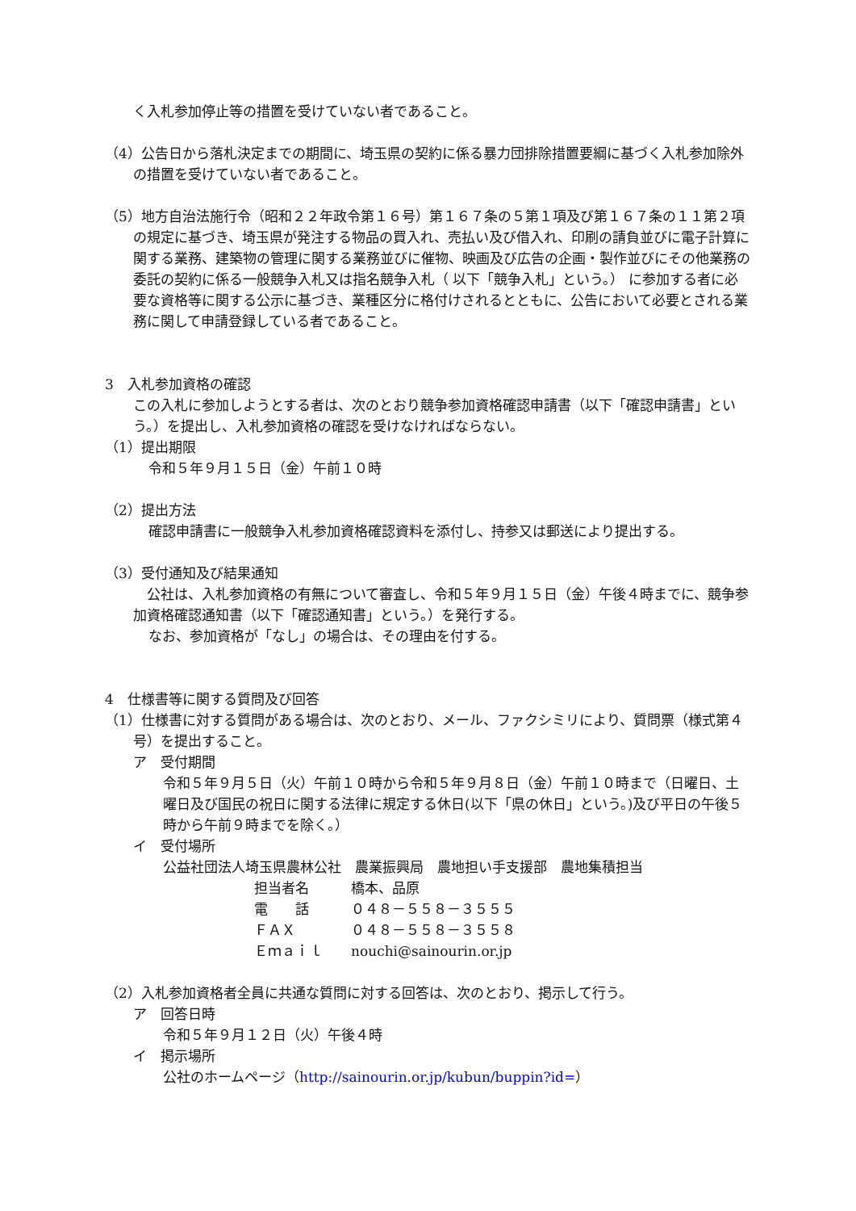く入札参加停止等の措置を受けていない者であること。
（4）公告日から落札決定までの期間に、埼玉県の契約に係る暴力団排除措置要綱に基づく入札参加除外の措置を受けていない者であること。
（5）地方自治法施行令（昭和２２年政令第１６号）第１６７条の５第１項及び第１６７条の１１第２項の規定に基づき、埼玉県が発注する物品の買入れ、売払い及び借入れ、印刷の請負並びに電子計算に関する業務、建築物の管理に関する業務並びに催物、映画及び広告の企画・製作並びにその他業務の委託の契約に係る一般競争入札又は指名競争入札（ 以下「競争入札」という。） に参加する者に必要な資格等に関する公示に基づき、業種区分に格付けされるとともに、公告において必要とされる業務に関して申請登録している者であること。
3　入札参加資格の確認
この入札に参加しようとする者は、次のとおり競争参加資格確認申請書（以下「確認申請書」という。）を提出し、入札参加資格の確認を受けなければならない。
（1）提出期限
令和５年９月１５日（金）午前１０時
（2）提出方法
確認申請書に一般競争入札参加資格確認資料を添付し、持参又は郵送により提出する。
（3）受付通知及び結果通知
　公社は、入札参加資格の有無について審査し、令和５年９月１５日（金）午後４時までに、競争参加資格確認通知書（以下「確認通知書」という。）を発行する。
なお、参加資格が「なし」の場合は、その理由を付する。
4　仕様書等に関する質問及び回答
（1）仕様書に対する質問がある場合は、次のとおり、メール、ファクシミリにより、質問票（様式第４号）を提出すること。
ア　受付期間
令和５年９月５日（火）午前１０時から令和５年９月８日（金）午前１０時まで（日曜日、土曜日及び国民の祝日に関する法律に規定する休日(以下「県の休日」という。)及び平日の午後５時から午前９時までを除く。）
イ　受付場所
公益社団法人埼玉県農林公社　農業振興局　農地担い手支援部　農地集積担当
担当者名 橋本、品原
電　　話 ０４８－５５８－３５５５
ＦＡＸ ０４８－５５８－３５５８
Ｅｍａｉｌ nouchi@sainourin.or.jp
（2）入札参加資格者全員に共通な質問に対する回答は、次のとおり、掲示して行う。
ア　回答日時
令和５年９月１２日（火）午後４時
イ　掲示場所
公社のホームページ（http://sainourin.or.jp/kubun/buppin?id=）